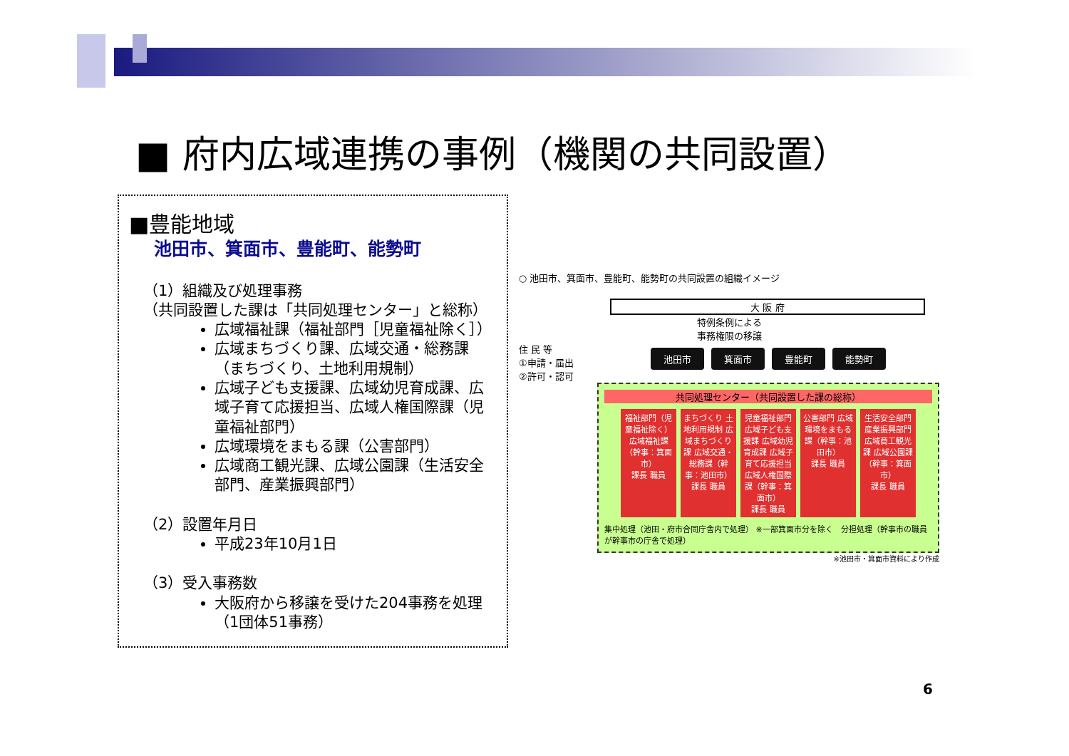■ 府内広域連携の事例（機関の共同設置）
■豊能地域
池田市、箕面市、豊能町、能勢町
（1）組織及び処理事務
（共同設置した課は「共同処理センター」と総称）
広域福祉課（福祉部門［児童福祉除く］）
広域まちづくり課、広域交通・総務課（まちづくり、土地利用規制）
広域子ども支援課、広域幼児育成課、広域子育て応援担当、広域人権国際課（児童福祉部門）
広域環境をまもる課（公害部門）
広域商工観光課、広域公園課（生活安全部門、産業振興部門）
（2）設置年月日
平成23年10月1日
（3）受入事務数
大阪府から移譲を受けた204事務を処理（1団体51事務）
○ 池田市、箕面市、豊能町、能勢町の共同設置の組織イメージ
大 阪 府
特例条例による
事務権限の移譲
住 民 等
①申請・届出
②許可・認可
池田市 箕面市 豊能町 能勢町
共同処理センター（共同設置した課の総称）
福祉部門（児童福祉除く）広域福祉課（幹事：箕面市）
課長 職員
まちづくり 土地利用規制 広域まちづくり課 広域交通・総務課（幹事：池田市）
課長 職員
児童福祉部門 広域子ども支援課 広域幼児育成課 広域子育て応援担当 広域人権国際課（幹事：箕面市）
課長 職員
公害部門 広域環境をまもる課（幹事：池田市）
課長 職員
生活安全部門 産業振興部門 広域商工観光課 広域公園課（幹事：箕面市）
課長 職員
集中処理（池田・府市合同庁舎内で処理） ※一部箕面市分を除く　分担処理（幹事市の職員が幹事市の庁舎で処理）
※池田市・箕面市資料により作成
6